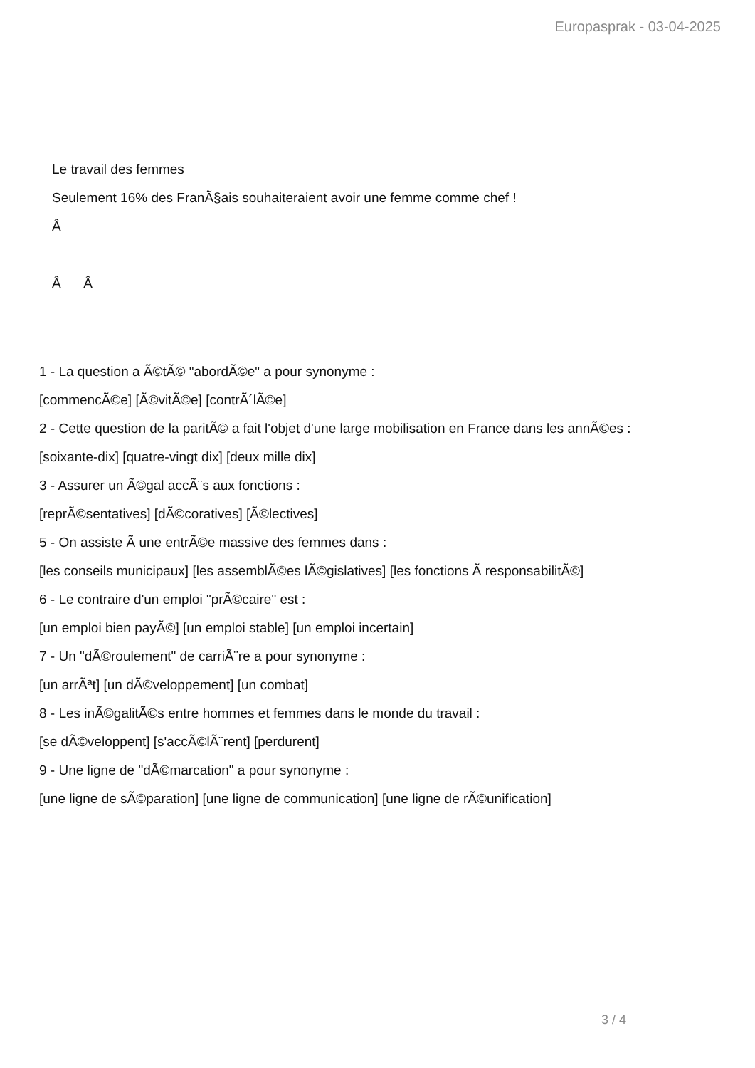Europasprak - 03-04-2025
Le travail des femmes
Seulement 16% des FranÃ§ais souhaiteraient avoir une femme comme chef !
Â
Â Â
1 - La question a Ã©tÃ© "abordÃ©e" a pour synonyme :
[commencÃ©e] [Ã©vitÃ©e] [contrÃ´lÃ©e]
2 - Cette question de la paritÃ© a fait l'objet d'une large mobilisation en France dans les annÃ©es :
[soixante-dix] [quatre-vingt dix] [deux mille dix]
3 - Assurer un Ã©gal accÃ¨s aux fonctions :
[reprÃ©sentatives] [dÃ©coratives] [Ã©lectives]
5 - On assiste Ã une entrÃ©e massive des femmes dans :
[les conseils municipaux] [les assemblÃ©es lÃ©gislatives] [les fonctions Ã responsabilitÃ©]
6 - Le contraire d'un emploi "prÃ©caire" est :
[un emploi bien payÃ©] [un emploi stable] [un emploi incertain]
7 - Un "dÃ©roulement" de carriÃ¨re a pour synonyme :
[un arrÃªt] [un dÃ©veloppement] [un combat]
8 - Les inÃ©galitÃ©s entre hommes et femmes dans le monde du travail :
[se dÃ©veloppent] [s'accÃ©lÃ¨rent] [perdurent]
9 - Une ligne de "dÃ©marcation" a pour synonyme :
[une ligne de sÃ©paration] [une ligne de communication] [une ligne de rÃ©unification]
3 / 4